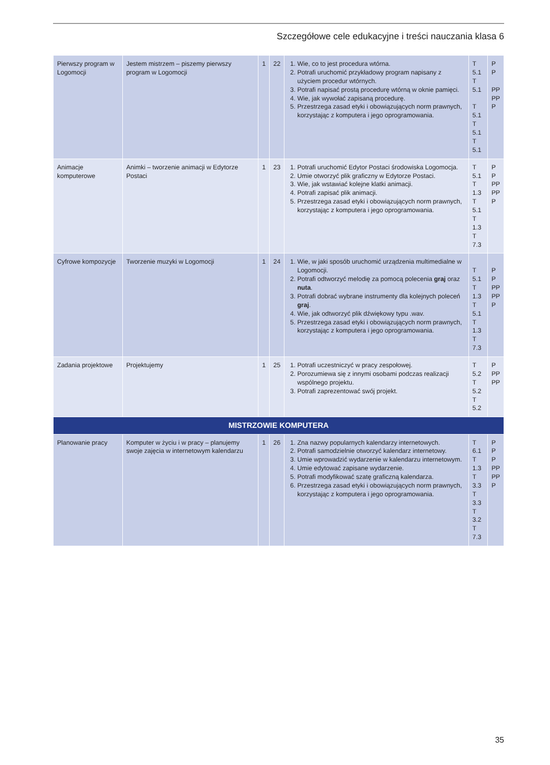Szczegółowe cele edukacyjne i treści nauczania klasa 6
| Pierwszy program w Logomocji | Jestem mistrzem – piszemy pierwszy program w Logomocji | 1 | 22 | 1. Wie, co to jest procedura wtórna. 2. Potrafi uruchomić przykładowy program napisany z użyciem procedur wtórnych. 3. Potrafi napisać prostą procedurę wtórną w oknie pamięci. 4. Wie, jak wywołać zapisaną procedurę. 5. Przestrzega zasad etyki i obowiązujących norm prawnych, korzystając z komputera i jego oprogramowania. | T 5.1 T 5.1 T 5.1 T 5.1 T 5.1 | P P PP PP P |
| Animacje komputerowe | Animki – tworzenie animacji w Edytorze Postaci | 1 | 23 | 1. Potrafi uruchomić Edytor Postaci środowiska Logomocja. 2. Umie otworzyć plik graficzny w Edytorze Postaci. 3. Wie, jak wstawiać kolejne klatki animacji. 4. Potrafi zapisać plik animacji. 5. Przestrzega zasad etyki i obowiązujących norm prawnych, korzystając z komputera i jego oprogramowania. | T 5.1 T 1.3 T 5.1 T 1.3 T 7.3 | P P PP PP P |
| Cyfrowe kompozycje | Tworzenie muzyki w Logomocji | 1 | 24 | 1. Wie, w jaki sposób uruchomić urządzenia multimedialne w Logomocji. 2. Potrafi odtworzyć melodię za pomocą polecenia graj oraz nuta . 3. Potrafi dobrać wybrane instrumenty dla kolejnych poleceń graj . 4. Wie, jak odtworzyć plik dźwiękowy typu .wav. 5. Przestrzega zasad etyki i obowiązujących norm prawnych, korzystając z komputera i jego oprogramowania. | T 5.1 T 1.3 T 5.1 T 1.3 T 7.3 | P P PP PP P |
| Zadania projektowe | Projektujemy | 1 | 25 | 1. Potrafi uczestniczyć w pracy zespołowej. 2. Porozumiewa się z innymi osobami podczas realizacji wspólnego projektu. 3. Potrafi zaprezentować swój projekt. | T 5.2 T 5.2 T 5.2 | P PP PP |
| MISTRZOWIE KOMPUTERA | | | | | | |
| Planowanie pracy | Komputer w życiu i w pracy – planujemy swoje zajęcia w internetowym kalendarzu | 1 | 26 | 1. Zna nazwy popularnych kalendarzy internetowych. 2. Potrafi samodzielnie otworzyć kalendarz internetowy. 3. Umie wprowadzić wydarzenie w kalendarzu internetowym. 4. Umie edytować zapisane wydarzenie. 5. Potrafi modyfikować szatę graficzną kalendarza. 6. Przestrzega zasad etyki i obowiązujących norm prawnych, korzystając z komputera i jego oprogramowania. | T 6.1 T 1.3 T 3.3 T 3.3 T 3.2 T 7.3 | P P P PP PP P |
35